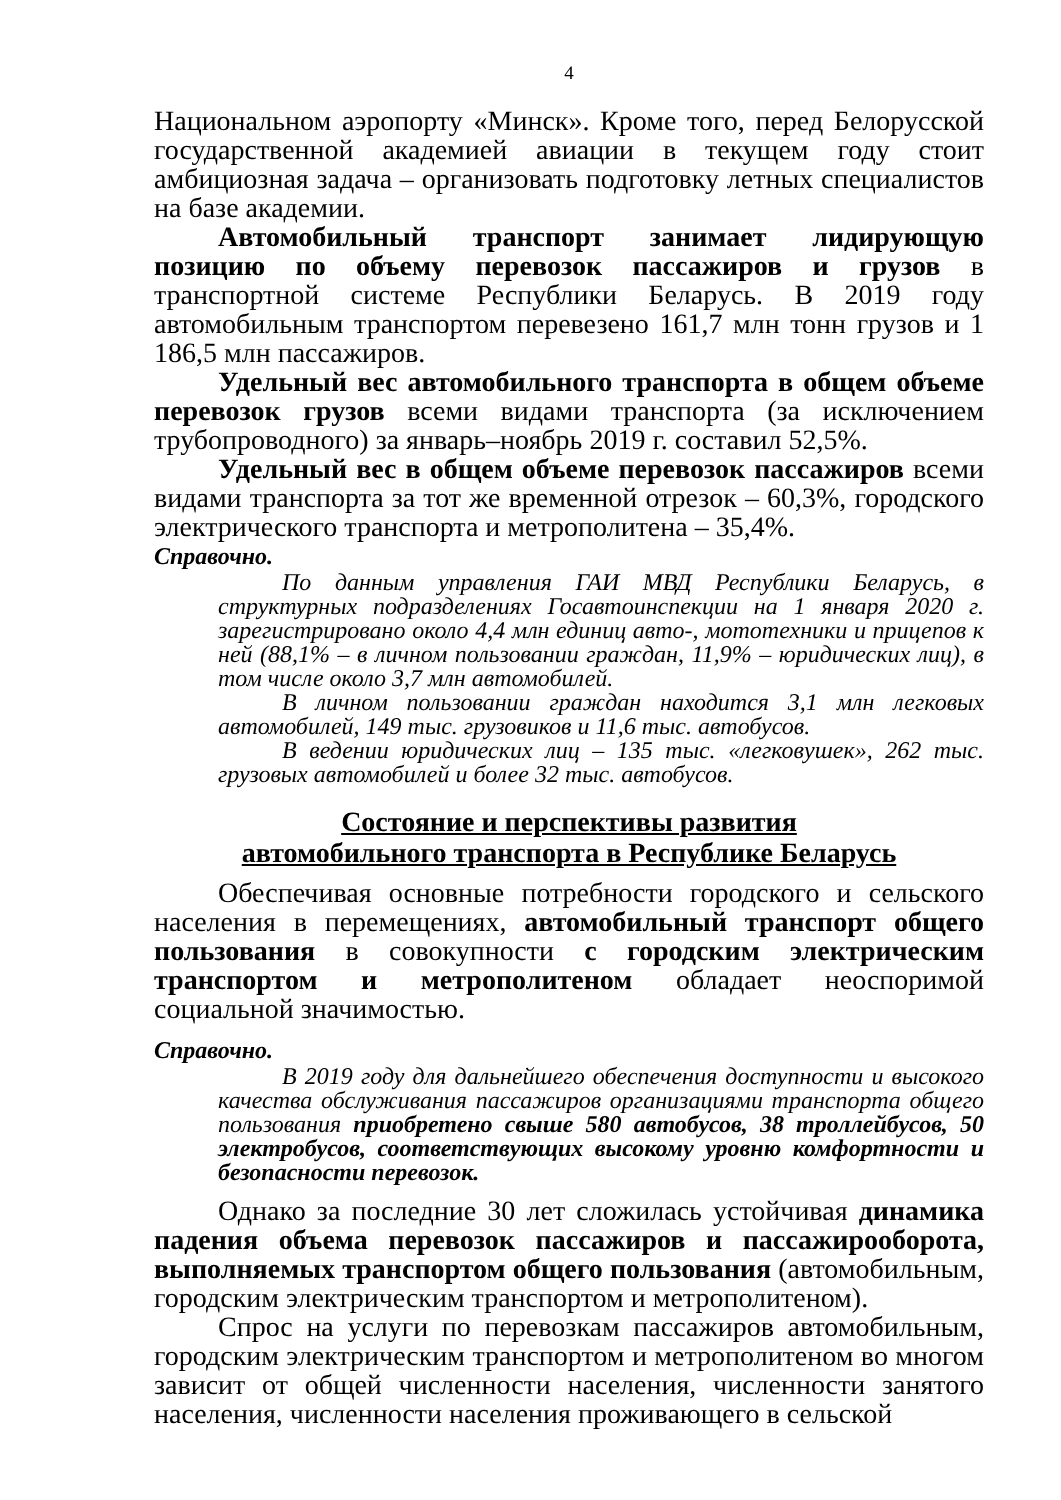4
Национальном аэропорту «Минск». Кроме того, перед Белорусской государственной академией авиации в текущем году стоит амбициозная задача – организовать подготовку летных специалистов на базе академии.
Автомобильный транспорт занимает лидирующую позицию по объему перевозок пассажиров и грузов в транспортной системе Республики Беларусь. В 2019 году автомобильным транспортом перевезено 161,7 млн тонн грузов и 1 186,5 млн пассажиров.
Удельный вес автомобильного транспорта в общем объеме перевозок грузов всеми видами транспорта (за исключением трубопроводного) за январь–ноябрь 2019 г. составил 52,5%.
Удельный вес в общем объеме перевозок пассажиров всеми видами транспорта за тот же временной отрезок – 60,3%, городского электрического транспорта и метрополитена – 35,4%.
Справочно.
По данным управления ГАИ МВД Республики Беларусь, в структурных подразделениях Госавтоинспекции на 1 января 2020 г. зарегистрировано около 4,4 млн единиц авто-, мототехники и прицепов к ней (88,1% – в личном пользовании граждан, 11,9% – юридических лиц), в том числе около 3,7 млн автомобилей.
В личном пользовании граждан находится 3,1 млн легковых автомобилей, 149 тыс. грузовиков и 11,6 тыс. автобусов.
В ведении юридических лиц – 135 тыс. «легковушек», 262 тыс. грузовых автомобилей и более 32 тыс. автобусов.
Состояние и перспективы развития
автомобильного транспорта в Республике Беларусь
Обеспечивая основные потребности городского и сельского населения в перемещениях, автомобильный транспорт общего пользования в совокупности с городским электрическим транспортом и метрополитеном обладает неоспоримой социальной значимостью.
Справочно.
В 2019 году для дальнейшего обеспечения доступности и высокого качества обслуживания пассажиров организациями транспорта общего пользования приобретено свыше 580 автобусов, 38 троллейбусов, 50 электробусов, соответствующих высокому уровню комфортности и безопасности перевозок.
Однако за последние 30 лет сложилась устойчивая динамика падения объема перевозок пассажиров и пассажирооборота, выполняемых транспортом общего пользования (автомобильным, городским электрическим транспортом и метрополитеном).
Спрос на услуги по перевозкам пассажиров автомобильным, городским электрическим транспортом и метрополитеном во многом зависит от общей численности населения, численности занятого населения, численности населения проживающего в сельской